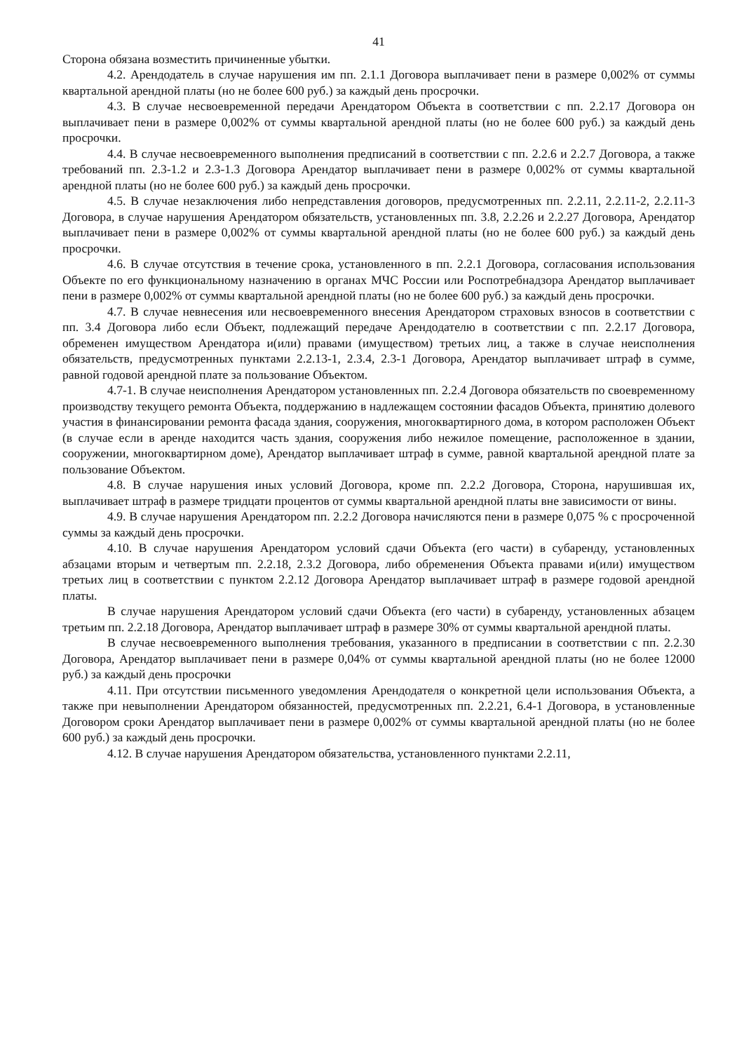41
Сторона обязана возместить причиненные убытки.
4.2. Арендодатель в случае нарушения им пп. 2.1.1 Договора выплачивает пени в размере 0,002% от суммы квартальной арендной платы (но не более 600 руб.) за каждый день просрочки.
4.3. В случае несвоевременной передачи Арендатором Объекта в соответствии с пп. 2.2.17 Договора он выплачивает пени в размере 0,002% от суммы квартальной арендной платы (но не более 600 руб.) за каждый день просрочки.
4.4. В случае несвоевременного выполнения предписаний в соответствии с пп. 2.2.6 и 2.2.7 Договора, а также требований пп. 2.3-1.2 и 2.3-1.3 Договора Арендатор выплачивает пени в размере 0,002% от суммы квартальной арендной платы (но не более 600 руб.) за каждый день просрочки.
4.5. В случае незаключения либо непредставления договоров, предусмотренных пп. 2.2.11, 2.2.11-2, 2.2.11-3 Договора, в случае нарушения Арендатором обязательств, установленных пп. 3.8, 2.2.26 и 2.2.27 Договора, Арендатор выплачивает пени в размере 0,002% от суммы квартальной арендной платы (но не более 600 руб.) за каждый день просрочки.
4.6. В случае отсутствия в течение срока, установленного в пп. 2.2.1 Договора, согласования использования Объекте по его функциональному назначению в органах МЧС России или Роспотребнадзора Арендатор выплачивает пени в размере 0,002% от суммы квартальной арендной платы (но не более 600 руб.) за каждый день просрочки.
4.7. В случае невнесения или несвоевременного внесения Арендатором страховых взносов в соответствии с пп. 3.4 Договора либо если Объект, подлежащий передаче Арендодателю в соответствии с пп. 2.2.17 Договора, обременен имуществом Арендатора и(или) правами (имуществом) третьих лиц, а также в случае неисполнения обязательств, предусмотренных пунктами 2.2.13-1, 2.3.4, 2.3-1 Договора, Арендатор выплачивает штраф в сумме, равной годовой арендной плате за пользование Объектом.
4.7-1. В случае неисполнения Арендатором установленных пп. 2.2.4 Договора обязательств по своевременному производству текущего ремонта Объекта, поддержанию в надлежащем состоянии фасадов Объекта, принятию долевого участия в финансировании ремонта фасада здания, сооружения, многоквартирного дома, в котором расположен Объект (в случае если в аренде находится часть здания, сооружения либо нежилое помещение, расположенное в здании, сооружении, многоквартирном доме), Арендатор выплачивает штраф в сумме, равной квартальной арендной плате за пользование Объектом.
4.8. В случае нарушения иных условий Договора, кроме пп. 2.2.2 Договора, Сторона, нарушившая их, выплачивает штраф в размере тридцати процентов от суммы квартальной арендной платы вне зависимости от вины.
4.9. В случае нарушения Арендатором пп. 2.2.2 Договора начисляются пени в размере 0,075 % с просроченной суммы за каждый день просрочки.
4.10. В случае нарушения Арендатором условий сдачи Объекта (его части) в субаренду, установленных абзацами вторым и четвертым пп. 2.2.18, 2.3.2 Договора, либо обременения Объекта правами и(или) имуществом третьих лиц в соответствии с пунктом 2.2.12 Договора Арендатор выплачивает штраф в размере годовой арендной платы.
В случае нарушения Арендатором условий сдачи Объекта (его части) в субаренду, установленных абзацем третьим пп. 2.2.18 Договора, Арендатор выплачивает штраф в размере 30% от суммы квартальной арендной платы.
В случае несвоевременного выполнения требования, указанного в предписании в соответствии с пп. 2.2.30 Договора, Арендатор выплачивает пени в размере 0,04% от суммы квартальной арендной платы (но не более 12000 руб.) за каждый день просрочки
4.11. При отсутствии письменного уведомления Арендодателя о конкретной цели использования Объекта, а также при невыполнении Арендатором обязанностей, предусмотренных пп. 2.2.21, 6.4-1 Договора, в установленные Договором сроки Арендатор выплачивает пени в размере 0,002% от суммы квартальной арендной платы (но не более 600 руб.) за каждый день просрочки.
4.12. В случае нарушения Арендатором обязательства, установленного пунктами 2.2.11,